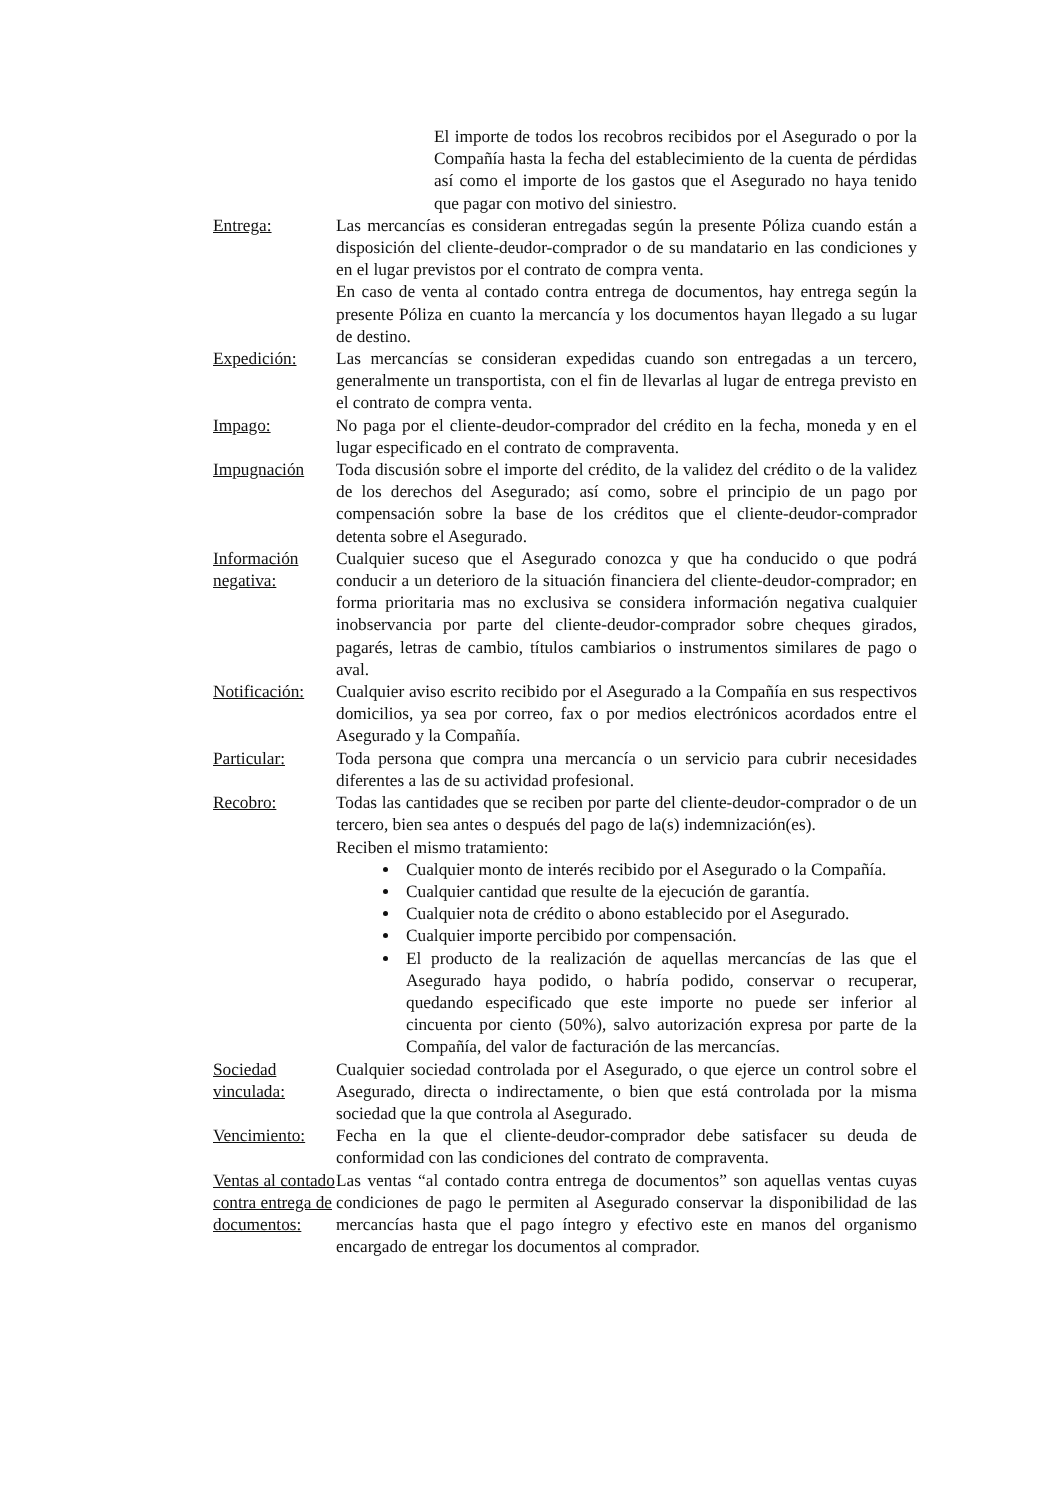El importe de todos los recobros recibidos por el Asegurado o por la Compañía hasta la fecha del establecimiento de la cuenta de pérdidas así como el importe de los gastos que el Asegurado no haya tenido que pagar con motivo del siniestro.
Entrega: Las mercancías es consideran entregadas según la presente Póliza cuando están a disposición del cliente-deudor-comprador o de su mandatario en las condiciones y en el lugar previstos por el contrato de compra venta.
En caso de venta al contado contra entrega de documentos, hay entrega según la presente Póliza en cuanto la mercancía y los documentos hayan llegado a su lugar de destino.
Expedición: Las mercancías se consideran expedidas cuando son entregadas a un tercero, generalmente un transportista, con el fin de llevarlas al lugar de entrega previsto en el contrato de compra venta.
Impago: No paga por el cliente-deudor-comprador del crédito en la fecha, moneda y en el lugar especificado en el contrato de compraventa.
Impugnación Toda discusión sobre el importe del crédito, de la validez del crédito o de la validez de los derechos del Asegurado; así como, sobre el principio de un pago por compensación sobre la base de los créditos que el cliente-deudor-comprador detenta sobre el Asegurado.
Información negativa:
Cualquier suceso que el Asegurado conozca y que ha conducido o que podrá conducir a un deterioro de la situación financiera del cliente-deudor-comprador; en forma prioritaria mas no exclusiva se considera información negativa cualquier inobservancia por parte del cliente-deudor-comprador sobre cheques girados, pagarés, letras de cambio, títulos cambiarios o instrumentos similares de pago o aval.
Notificación:
Cualquier aviso escrito recibido por el Asegurado a la Compañía en sus respectivos domicilios, ya sea por correo, fax o por medios electrónicos acordados entre el Asegurado y la Compañía.
Particular: Toda persona que compra una mercancía o un servicio para cubrir necesidades diferentes a las de su actividad profesional.
Recobro: Todas las cantidades que se reciben por parte del cliente-deudor-comprador o de un tercero, bien sea antes o después del pago de la(s) indemnización(es).
Reciben el mismo tratamiento:
Cualquier monto de interés recibido por el Asegurado o la Compañía.
Cualquier cantidad que resulte de la ejecución de garantía.
Cualquier nota de crédito o abono establecido por el Asegurado.
Cualquier importe percibido por compensación.
El producto de la realización de aquellas mercancías de las que el Asegurado haya podido, o habría podido, conservar o recuperar, quedando especificado que este importe no puede ser inferior al cincuenta por ciento (50%), salvo autorización expresa por parte de la Compañía, del valor de facturación de las mercancías.
Sociedad vinculada:
Cualquier sociedad controlada por el Asegurado, o que ejerce un control sobre el Asegurado, directa o indirectamente, o bien que está controlada por la misma sociedad que la que controla al Asegurado.
Vencimiento:
Fecha en la que el cliente-deudor-comprador debe satisfacer su deuda de conformidad con las condiciones del contrato de compraventa.
Ventas al contado contra entrega de documentos:
Las ventas “al contado contra entrega de documentos” son aquellas ventas cuyas condiciones de pago le permiten al Asegurado conservar la disponibilidad de las mercancías hasta que el pago íntegro y efectivo este en manos del organismo encargado de entregar los documentos al comprador.